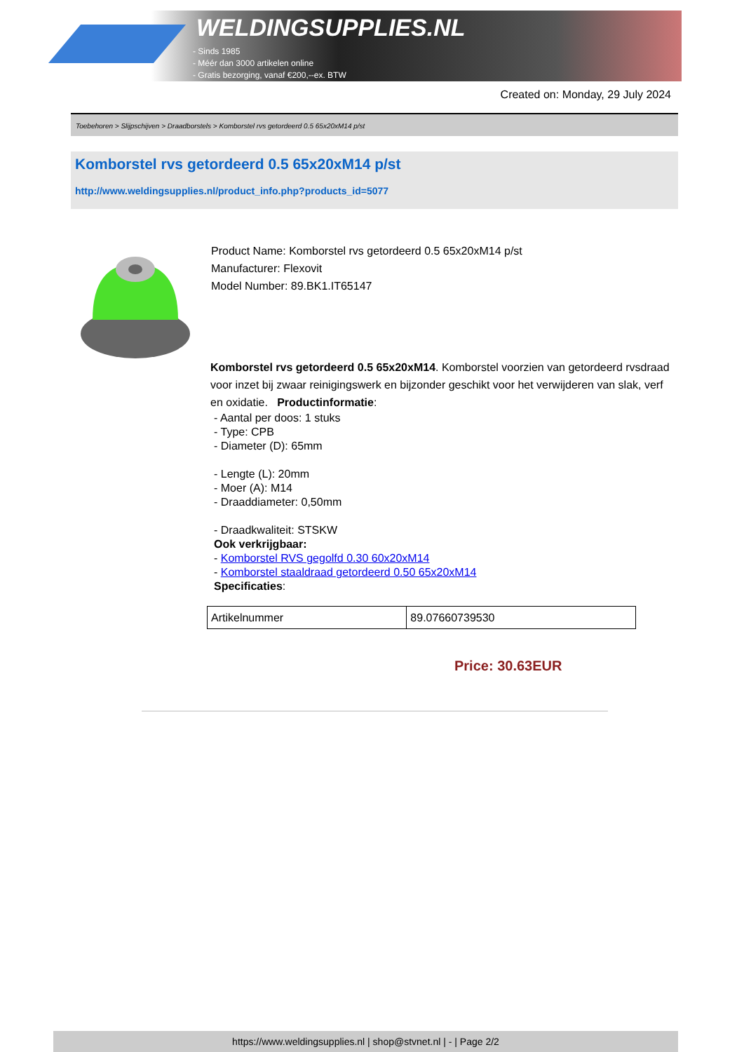WELDINGSUPPLIES.NL
- Sinds 1985
- Méér dan 3000 artikelen online
- Gratis bezorging, vanaf €200,--ex. BTW
Created on: Monday, 29 July 2024
Toebehoren > Slijpschijven > Draadborstels > Komborstel rvs getordeerd 0.5 65x20xM14 p/st
Komborstel rvs getordeerd 0.5 65x20xM14 p/st
http://www.weldingsupplies.nl/product_info.php?products_id=5077
Product Name: Komborstel rvs getordeerd 0.5 65x20xM14 p/st
Manufacturer: Flexovit
Model Number: 89.BK1.IT65147
Komborstel rvs getordeerd 0.5 65x20xM14. Komborstel voorzien van getordeerd rvsdraad voor inzet bij zwaar reinigingswerk en bijzonder geschikt voor het verwijderen van slak, verf en oxidatie. Productinformatie:
- Aantal per doos: 1 stuks
- Type: CPB
- Diameter (D): 65mm
- Lengte (L): 20mm
- Moer (A): M14
- Draaddiameter: 0,50mm
- Draadkwaliteit: STSKW
Ook verkrijgbaar:
- Komborstel RVS gegolfd 0.30 60x20xM14
- Komborstel staaldraad getordeerd 0.50 65x20xM14
Specificaties:
| Artikelnummer | 89.07660739530 |
Price: 30.63EUR
https://www.weldingsupplies.nl | shop@stvnet.nl | - | Page 2/2